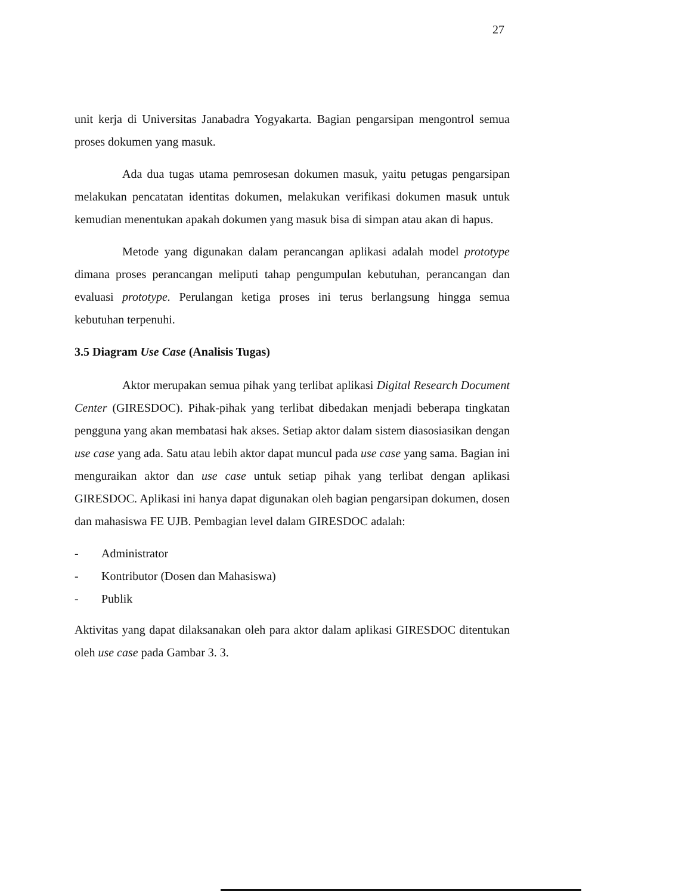27
unit kerja di Universitas Janabadra Yogyakarta. Bagian pengarsipan mengontrol semua proses dokumen yang masuk.
Ada dua tugas utama pemrosesan dokumen masuk, yaitu petugas pengarsipan melakukan pencatatan identitas dokumen, melakukan verifikasi dokumen masuk untuk kemudian menentukan apakah dokumen yang masuk bisa di simpan atau akan di hapus.
Metode yang digunakan dalam perancangan aplikasi adalah model prototype dimana proses perancangan meliputi tahap pengumpulan kebutuhan, perancangan dan evaluasi prototype. Perulangan ketiga proses ini terus berlangsung hingga semua kebutuhan terpenuhi.
3.5 Diagram Use Case (Analisis Tugas)
Aktor merupakan semua pihak yang terlibat aplikasi Digital Research Document Center (GIRESDOC). Pihak-pihak yang terlibat dibedakan menjadi beberapa tingkatan pengguna yang akan membatasi hak akses. Setiap aktor dalam sistem diasosiasikan dengan use case yang ada. Satu atau lebih aktor dapat muncul pada use case yang sama. Bagian ini menguraikan aktor dan use case untuk setiap pihak yang terlibat dengan aplikasi GIRESDOC. Aplikasi ini hanya dapat digunakan oleh bagian pengarsipan dokumen, dosen dan mahasiswa FE UJB. Pembagian level dalam GIRESDOC adalah:
- Administrator
- Kontributor (Dosen dan Mahasiswa)
- Publik
Aktivitas yang dapat dilaksanakan oleh para aktor dalam aplikasi GIRESDOC ditentukan oleh use case pada Gambar 3. 3.